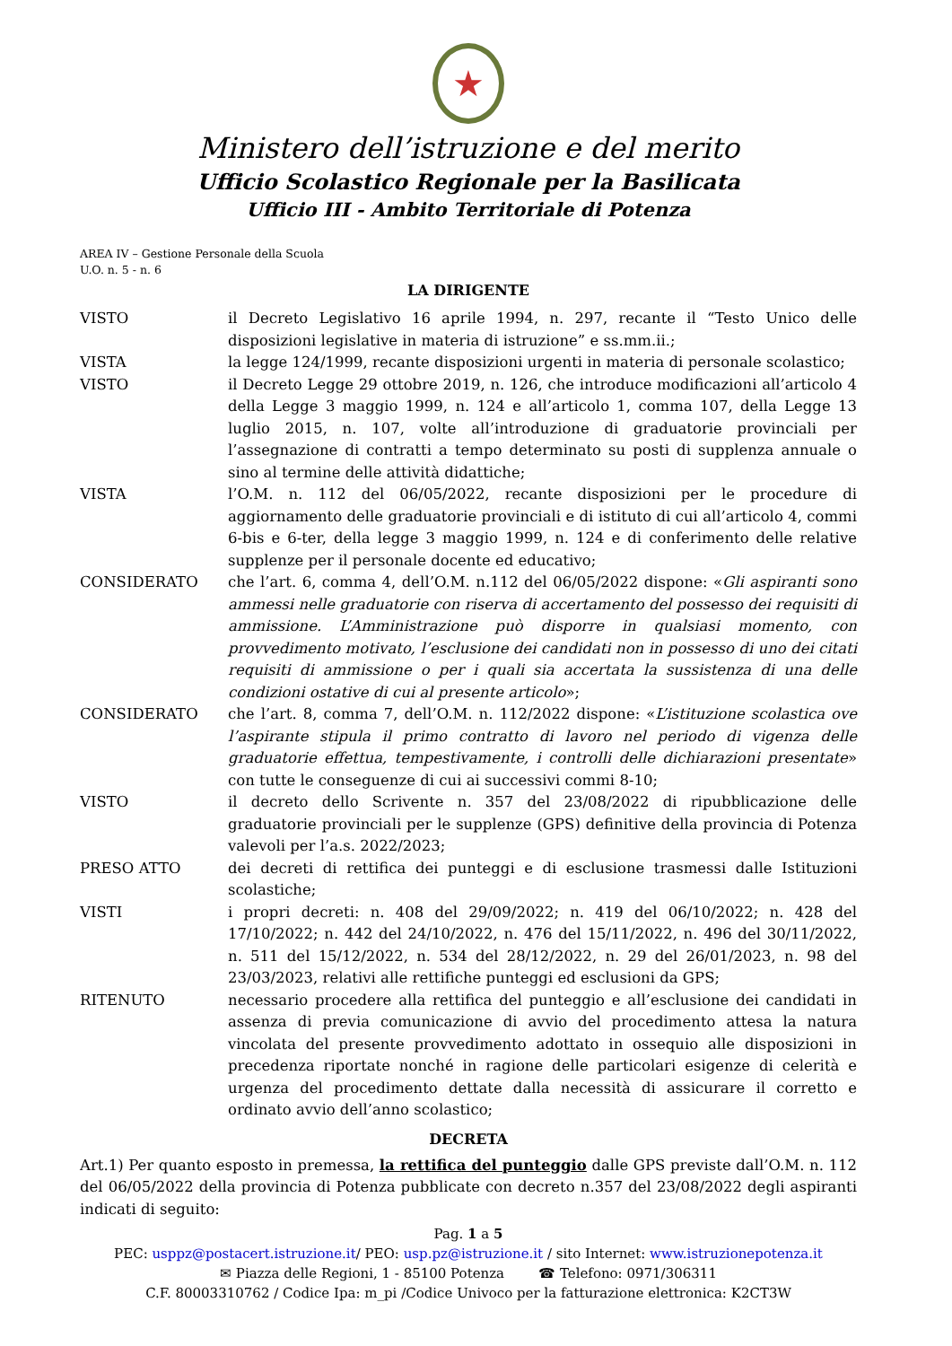★
Ministero dell’istruzione e del merito
Ufficio Scolastico Regionale per la Basilicata
Ufficio III - Ambito Territoriale di Potenza
AREA IV – Gestione Personale della Scuola
U.O. n. 5 - n. 6
LA DIRIGENTE
| VISTO | il Decreto Legislativo 16 aprile 1994, n. 297, recante il “Testo Unico delle disposizioni legislative in materia di istruzione” e ss.mm.ii.; |
| VISTA | la legge 124/1999, recante disposizioni urgenti in materia di personale scolastico; |
| VISTO | il Decreto Legge 29 ottobre 2019, n. 126, che introduce modificazioni all’articolo 4 della Legge 3 maggio 1999, n. 124 e all’articolo 1, comma 107, della Legge 13 luglio 2015, n. 107, volte all’introduzione di graduatorie provinciali per l’assegnazione di contratti a tempo determinato su posti di supplenza annuale o sino al termine delle attività didattiche; |
| VISTA | l’O.M. n. 112 del 06/05/2022, recante disposizioni per le procedure di aggiornamento delle graduatorie provinciali e di istituto di cui all’articolo 4, commi 6-bis e 6-ter, della legge 3 maggio 1999, n. 124 e di conferimento delle relative supplenze per il personale docente ed educativo; |
| CONSIDERATO | che l’art. 6, comma 4, dell’O.M. n.112 del 06/05/2022 dispone: « Gli aspiranti sono ammessi nelle graduatorie con riserva di accertamento del possesso dei requisiti di ammissione. L’Amministrazione può disporre in qualsiasi momento, con provvedimento motivato, l’esclusione dei candidati non in possesso di uno dei citati requisiti di ammissione o per i quali sia accertata la sussistenza di una delle condizioni ostative di cui al presente articolo »; |
| CONSIDERATO | che l’art. 8, comma 7, dell’O.M. n. 112/2022 dispone: « L’istituzione scolastica ove l’aspirante stipula il primo contratto di lavoro nel periodo di vigenza delle graduatorie effettua, tempestivamente, i controlli delle dichiarazioni presentate » con tutte le conseguenze di cui ai successivi commi 8-10; |
| VISTO | il decreto dello Scrivente n. 357 del 23/08/2022 di ripubblicazione delle graduatorie provinciali per le supplenze (GPS) definitive della provincia di Potenza valevoli per l’a.s. 2022/2023; |
| PRESO ATTO | dei decreti di rettifica dei punteggi e di esclusione trasmessi dalle Istituzioni scolastiche; |
| VISTI | i propri decreti: n. 408 del 29/09/2022; n. 419 del 06/10/2022; n. 428 del 17/10/2022; n. 442 del 24/10/2022, n. 476 del 15/11/2022, n. 496 del 30/11/2022, n. 511 del 15/12/2022, n. 534 del 28/12/2022, n. 29 del 26/01/2023, n. 98 del 23/03/2023, relativi alle rettifiche punteggi ed esclusioni da GPS; |
| RITENUTO | necessario procedere alla rettifica del punteggio e all’esclusione dei candidati in assenza di previa comunicazione di avvio del procedimento attesa la natura vincolata del presente provvedimento adottato in ossequio alle disposizioni in precedenza riportate nonché in ragione delle particolari esigenze di celerità e urgenza del procedimento dettate dalla necessità di assicurare il corretto e ordinato avvio dell’anno scolastico; |
DECRETA
Art.1) Per quanto esposto in premessa, la rettifica del punteggio dalle GPS previste dall’O.M. n. 112 del 06/05/2022 della provincia di Potenza pubblicate con decreto n.357 del 23/08/2022 degli aspiranti indicati di seguito:
Pag. 1 a 5
PEC: usppz@postacert.istruzione.it/ PEO: usp.pz@istruzione.it / sito Internet: www.istruzionepotenza.it
✉ Piazza delle Regioni, 1 - 85100 Potenza ☎ Telefono: 0971/306311
C.F. 80003310762 / Codice Ipa: m_pi /Codice Univoco per la fatturazione elettronica: K2CT3W